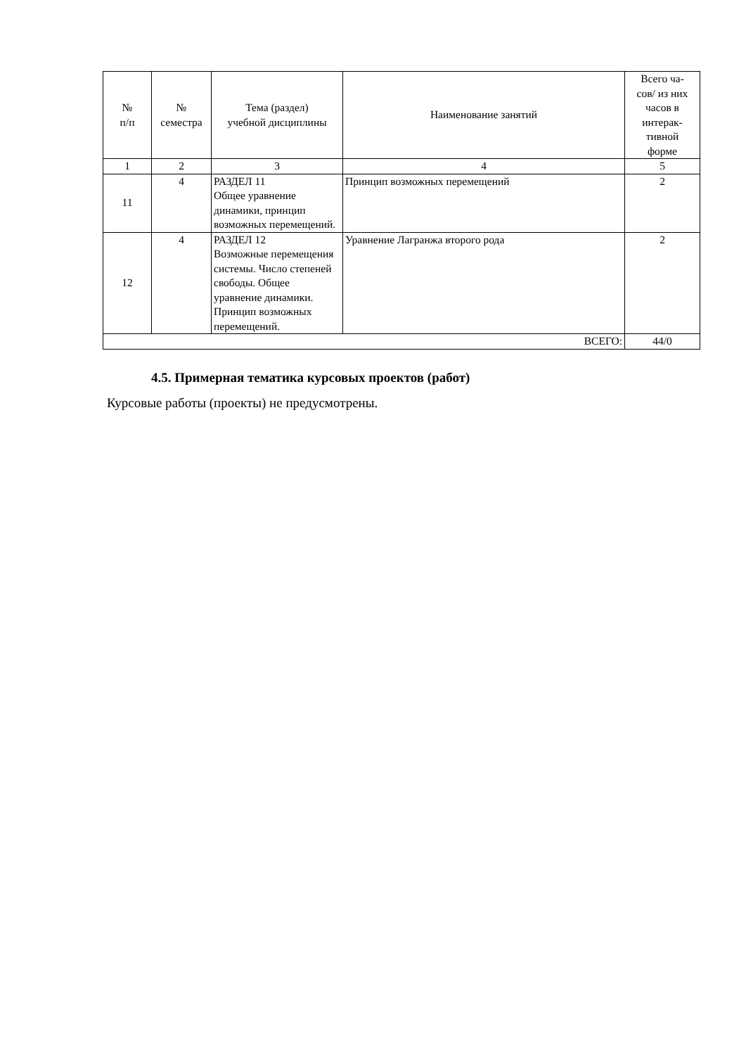| № п/п | № семестра | Тема (раздел) учебной дисциплины | Наименование занятий | Всего ча- сов/ из них часов в интерак- тивной форме |
| --- | --- | --- | --- | --- |
| 1 | 2 | 3 | 4 | 5 |
| 11 | 4 | РАЗДЕЛ 11 Общее уравнение динамики, принцип возможных перемещений. | Принцип возможных перемещений | 2 |
| 12 | 4 | РАЗДЕЛ 12 Возможные перемещения системы. Число степеней свободы. Общее уравнение динамики. Принцип возможных перемещений. | Уравнение Лагранжа второго рода | 2 |
| ВСЕГО: | | | | 44/0 |
4.5. Примерная тематика курсовых проектов (работ)
Курсовые работы (проекты) не предусмотрены.